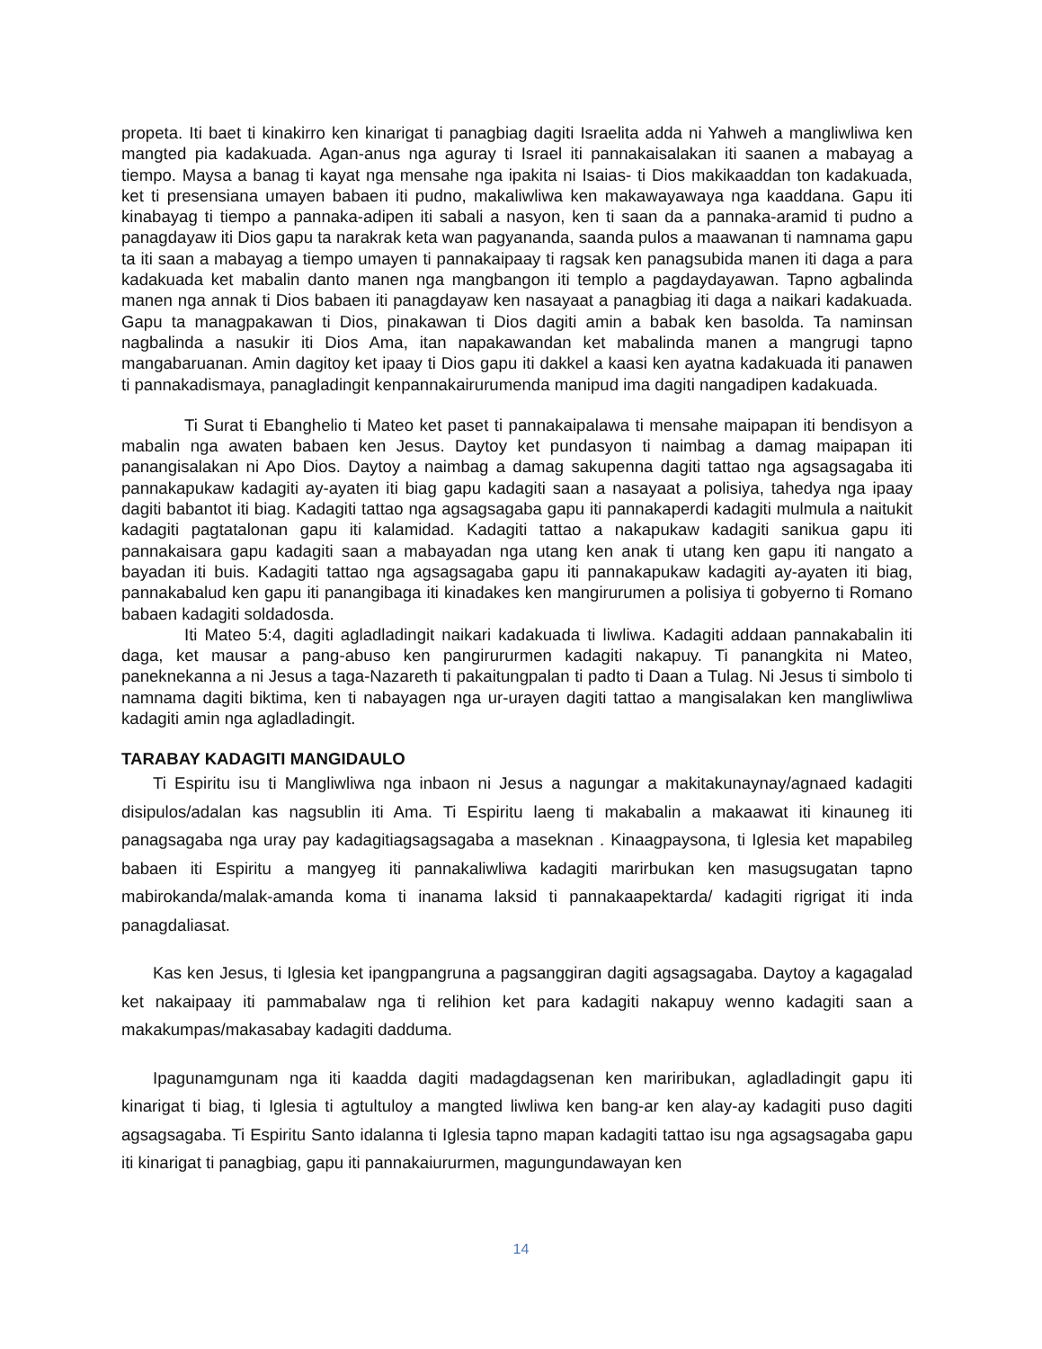propeta. Iti baet ti kinakirro ken kinarigat ti panagbiag dagiti Israelita adda ni Yahweh a mangliwliwa ken mangted pia kadakuada. Agan-anus nga aguray ti Israel iti pannakaisalakan iti saanen a mabayag a tiempo. Maysa a banag ti kayat nga mensahe nga ipakita ni Isaias- ti Dios makikaaddan ton kadakuada, ket ti presensiana umayen babaen iti pudno, makaliwliwa ken makawayawaya nga kaaddana. Gapu iti kinabayag ti tiempo a pannaka-adipen iti sabali a nasyon, ken ti saan da a pannaka-aramid ti pudno a panagdayaw iti Dios gapu ta narakrak keta wan pagyananda, saanda pulos a maawanan ti namnama gapu ta iti saan a mabayag a tiempo umayen ti pannakaipaay ti ragsak ken panagsubida manen iti daga a para kadakuada ket mabalin danto manen nga mangbangon iti templo a pagdaydayawan. Tapno agbalinda manen nga annak ti Dios babaen iti panagdayaw ken nasayaat a panagbiag iti daga a naikari kadakuada. Gapu ta managpakawan ti Dios, pinakawan ti Dios dagiti amin a babak ken basolda. Ta naminsan nagbalinda a nasukir iti Dios Ama, itan napakawandan ket mabalinda manen a mangrugi tapno mangabaruanan. Amin dagitoy ket ipaay ti Dios gapu iti dakkel a kaasi ken ayatna kadakuada iti panawen ti pannakadismaya, panagladingit kenpannakairurumenda manipud ima dagiti nangadipen kadakuada.
Ti Surat ti Ebanghelio ti Mateo ket paset ti pannakaipalawa ti mensahe maipapan iti bendisyon a mabalin nga awaten babaen ken Jesus. Daytoy ket pundasyon ti naimbag a damag maipapan iti panangisalakan ni Apo Dios. Daytoy a naimbag a damag sakupenna dagiti tattao nga agsagsagaba iti pannakapukaw kadagiti ay-ayaten iti biag gapu kadagiti saan a nasayaat a polisiya, tahedya nga ipaay dagiti babantot iti biag. Kadagiti tattao nga agsagsagaba gapu iti pannakaperdi kadagiti mulmula a naitukit kadagiti pagtatalonan gapu iti kalamidad. Kadagiti tattao a nakapukaw kadagiti sanikua gapu iti pannakaisara gapu kadagiti saan a mabayadan nga utang ken anak ti utang ken gapu iti nangato a bayadan iti buis. Kadagiti tattao nga agsagsagaba gapu iti pannakapukaw kadagiti ay-ayaten iti biag, pannakabalud ken gapu iti panangibaga iti kinadakes ken mangirurumen a polisiya ti gobyerno ti Romano babaen kadagiti soldadosda.
Iti Mateo 5:4, dagiti agladladingit naikari kadakuada ti liwliwa. Kadagiti addaan pannakabalin iti daga, ket mausar a pang-abuso ken pangirururmen kadagiti nakapuy. Ti panangkita ni Mateo, paneknekanna a ni Jesus a taga-Nazareth ti pakaitungpalan ti padto ti Daan a Tulag. Ni Jesus ti simbolo ti namnama dagiti biktima, ken ti nabayagen nga ur-urayen dagiti tattao a mangisalakan ken mangliwliwa kadagiti amin nga agladladingit.
TARABAY KADAGITI MANGIDAULO
Ti Espiritu isu ti Mangliwliwa nga inbaon ni Jesus a nagungar a makitakunaynay/agnaed kadagiti disipulos/adalan kas nagsublin iti Ama. Ti Espiritu laeng ti makabalin a makaawat iti kinauneg iti panagsagaba nga uray pay kadagitiagsagsagaba a maseknan . Kinaagpaysona, ti Iglesia ket mapabileg babaen iti Espiritu a mangyeg iti pannakaliwliwa kadagiti marirbukan ken masugsugatan tapno mabirokanda/malak-amanda koma ti inanama laksid ti pannakaapektarda/ kadagiti rigrigat iti inda panagdaliasat.
Kas ken Jesus, ti Iglesia ket ipangpangruna a pagsanggiran dagiti agsagsagaba. Daytoy a kagagalad ket nakaipaay iti pammabalaw nga ti relihion ket para kadagiti nakapuy wenno kadagiti saan a makakumpas/makasabay kadagiti dadduma.
Ipagunamgunam nga iti kaadda dagiti madagdagsenan ken mariribukan, agladladingit gapu iti kinarigat ti biag, ti Iglesia ti agtultuloy a mangted liwliwa ken bang-ar ken alay-ay kadagiti puso dagiti agsagsagaba. Ti Espiritu Santo idalanna ti Iglesia tapno mapan kadagiti tattao isu nga agsagsagaba gapu iti kinarigat ti panagbiag, gapu iti pannakaiururmen, magungundawayan ken
14